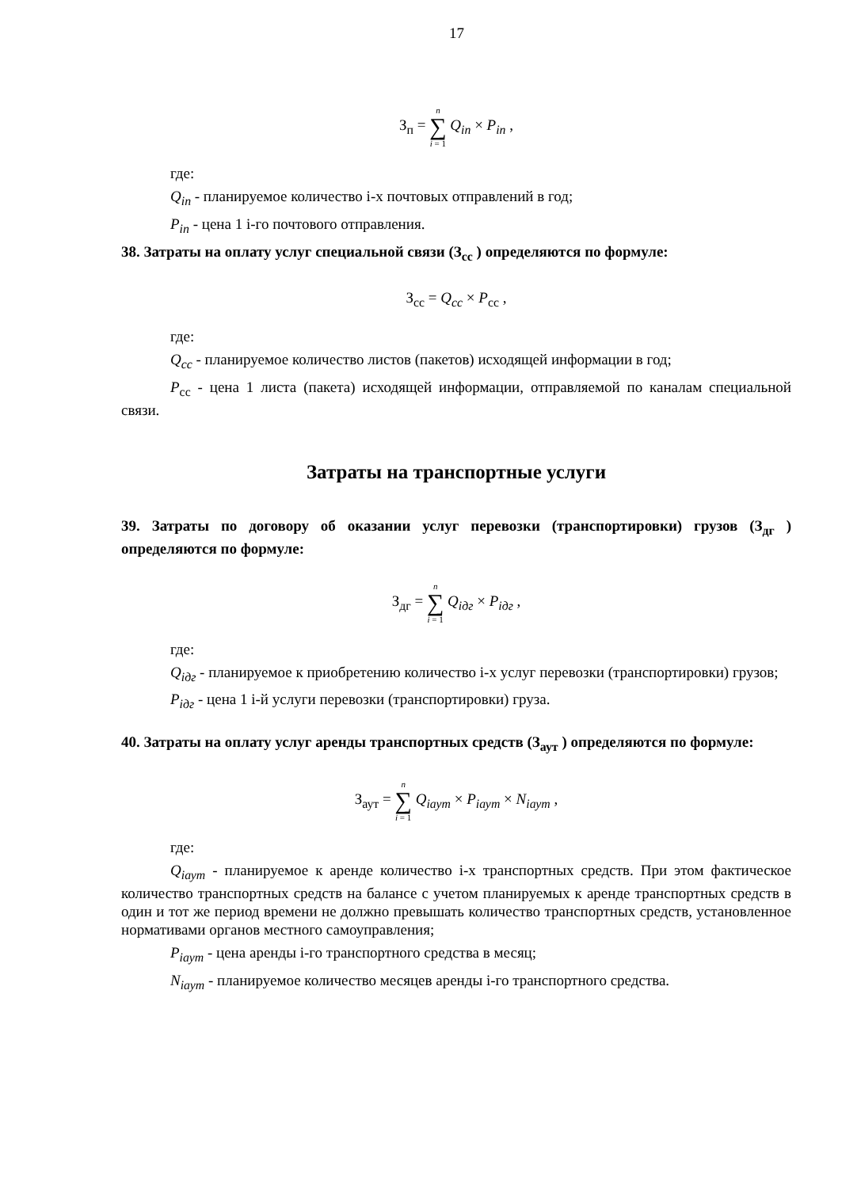17
З<sub>п</sub> = n ∑ i = 1 Q<sub>in</sub> × P<sub>in</sub> ,
где:
Q<sub>in</sub> - планируемое количество i-х почтовых отправлений в год;
P<sub>in</sub> - цена 1 i-го почтового отправления.
38. Затраты на оплату услуг специальной связи (З<sub>сс</sub> ) определяются по формуле:
З<sub>сс</sub> = Q<sub>cc</sub> × P<sub>сс</sub> ,
где:
Q<sub>cc</sub> - планируемое количество листов (пакетов) исходящей информации в год;
P<sub>сс</sub> - цена 1 листа (пакета) исходящей информации, отправляемой по каналам специальной связи.
Затраты на транспортные услуги
39. Затраты по договору об оказании услуг перевозки (транспортировки) грузов (З<sub>дг</sub> ) определяются по формуле:
З<sub>дг</sub> = n ∑ i = 1 Q<sub>iдг</sub> × P<sub>iдг</sub> ,
где:
Q<sub>iдг</sub> - планируемое к приобретению количество i-х услуг перевозки (транспортировки) грузов;
P<sub>iдг</sub> - цена 1 i-й услуги перевозки (транспортировки) груза.
40. Затраты на оплату услуг аренды транспортных средств (З<sub>аут</sub> ) определяются по формуле:
З<sub>аут</sub> = n ∑ i = 1 Q<sub>iаут</sub> × P<sub>iаут</sub> × N<sub>iаут</sub> ,
где:
Q<sub>iаут</sub> - планируемое к аренде количество i-х транспортных средств. При этом фактическое количество транспортных средств на балансе с учетом планируемых к аренде транспортных средств в один и тот же период времени не должно превышать количество транспортных средств, установленное нормативами органов местного самоуправления;
P<sub>iаут</sub> - цена аренды i-го транспортного средства в месяц;
N<sub>iаут</sub> - планируемое количество месяцев аренды i-го транспортного средства.